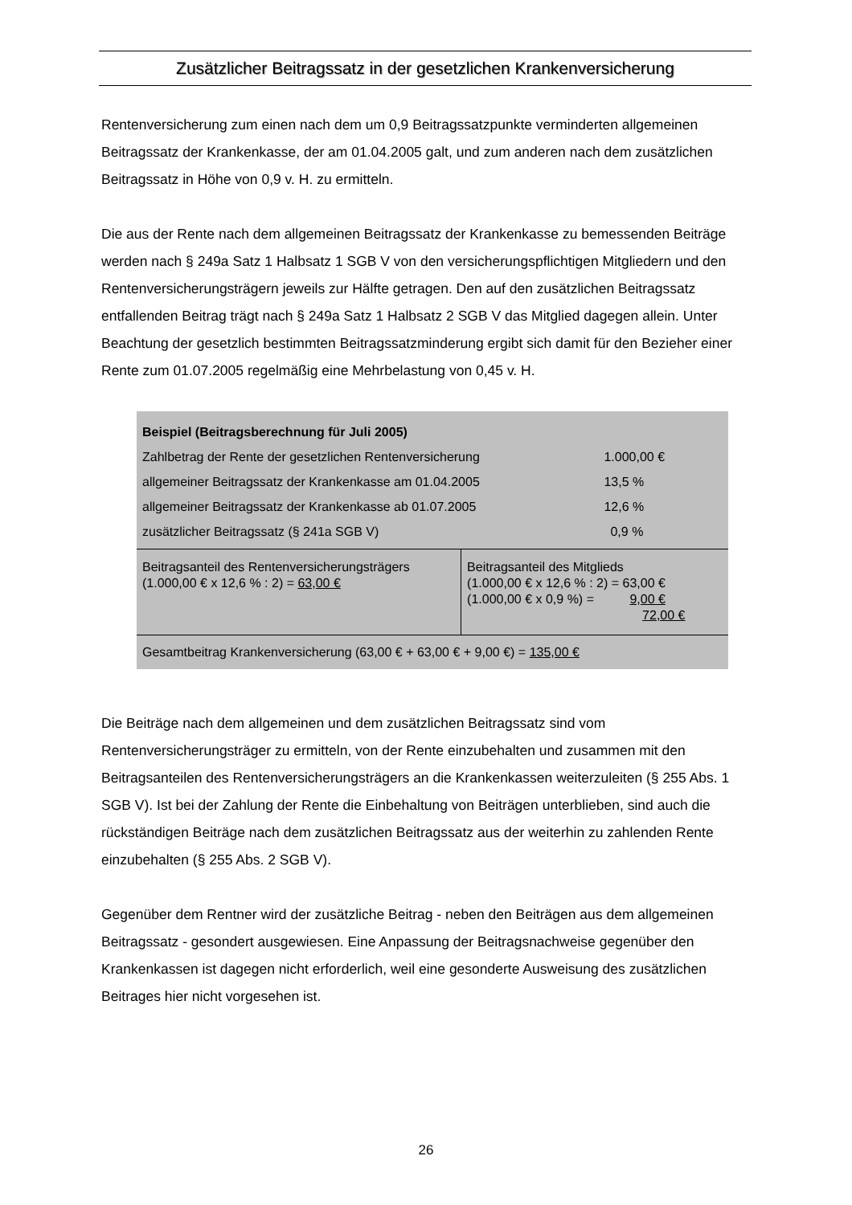Zusätzlicher Beitragssatz in der gesetzlichen Krankenversicherung
Rentenversicherung zum einen nach dem um 0,9 Beitragssatzpunkte verminderten allgemeinen Beitragssatz der Krankenkasse, der am 01.04.2005 galt, und zum anderen nach dem zusätzlichen Beitragssatz in Höhe von 0,9 v. H. zu ermitteln.
Die aus der Rente nach dem allgemeinen Beitragssatz der Krankenkasse zu bemessenden Beiträge werden nach § 249a Satz 1 Halbsatz 1 SGB V von den versicherungspflichtigen Mitgliedern und den Rentenversicherungsträgern jeweils zur Hälfte getragen. Den auf den zusätzlichen Beitragssatz entfallenden Beitrag trägt nach § 249a Satz 1 Halbsatz 2 SGB V das Mitglied dagegen allein. Unter Beachtung der gesetzlich bestimmten Beitragssatzminderung ergibt sich damit für den Bezieher einer Rente zum 01.07.2005 regelmäßig eine Mehrbelastung von 0,45 v. H.
| Beispiel (Beitragsberechnung für Juli 2005) | |
| Zahlbetrag der Rente der gesetzlichen Rentenversicherung 1.000,00 € | |
| allgemeiner Beitragssatz der Krankenkasse am 01.04.2005 13,5 % | |
| allgemeiner Beitragssatz der Krankenkasse ab 01.07.2005 12,6 % | |
| zusätzlicher Beitragssatz (§ 241a SGB V) 0,9 % | |
| Beitragsanteil des Rentenversicherungsträgers (1.000,00 € x 12,6 % : 2) = 63,00 € | Beitragsanteil des Mitglieds (1.000,00 € x 12,6 % : 2) = 63,00 € (1.000,00 € x 0,9 %) = 9,00 € 72,00 € |
| Gesamtbeitrag Krankenversicherung (63,00 € + 63,00 € + 9,00 €) = 135,00 € | |
Die Beiträge nach dem allgemeinen und dem zusätzlichen Beitragssatz sind vom Rentenversicherungsträger zu ermitteln, von der Rente einzubehalten und zusammen mit den Beitragsanteilen des Rentenversicherungsträgers an die Krankenkassen weiterzuleiten (§ 255 Abs. 1 SGB V). Ist bei der Zahlung der Rente die Einbehaltung von Beiträgen unterblieben, sind auch die rückständigen Beiträge nach dem zusätzlichen Beitragssatz aus der weiterhin zu zahlenden Rente einzubehalten (§ 255 Abs. 2 SGB V).
Gegenüber dem Rentner wird der zusätzliche Beitrag - neben den Beiträgen aus dem allgemeinen Beitragssatz - gesondert ausgewiesen. Eine Anpassung der Beitragsnachweise gegenüber den Krankenkassen ist dagegen nicht erforderlich, weil eine gesonderte Ausweisung des zusätzlichen Beitrages hier nicht vorgesehen ist.
26